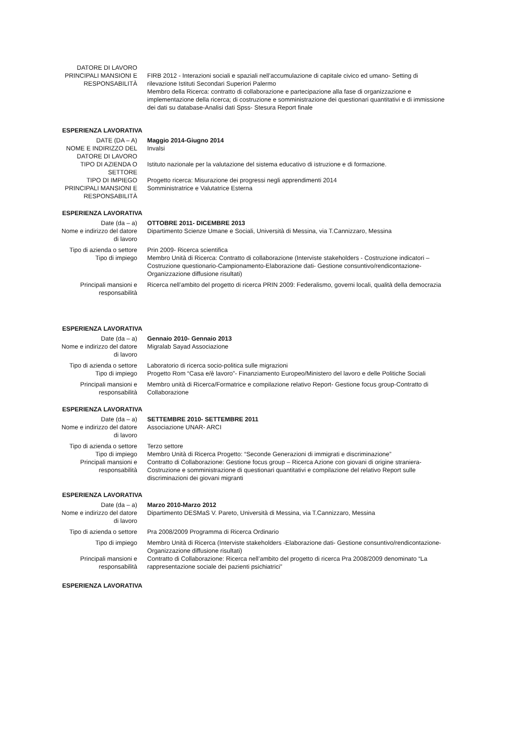DATORE DI LAVORO
PRINCIPALI MANSIONI E RESPONSABILITÀ
FIRB 2012 - Interazioni sociali e spaziali nell’accumulazione di capitale civico ed umano- Setting di rilevazione Istituti Secondari Superiori Palermo
Membro della Ricerca: contratto di collaborazione e partecipazione alla fase di organizzazione e implementazione della ricerca; di costruzione e somministrazione dei questionari quantitativi e di immissione dei dati su database-Analisi dati Spss- Stesura Report finale
ESPERIENZA LAVORATIVA
DATE (DA – A) Maggio 2014-Giugno 2014
NOME E INDIRIZZO DEL DATORE DI LAVORO
Invalsi
TIPO DI AZIENDA O SETTORE
Istituto nazionale per la valutazione del sistema educativo di istruzione e di formazione.
TIPO DI IMPIEGO Progetto ricerca: Misurazione dei progressi negli apprendimenti 2014
PRINCIPALI MANSIONI E RESPONSABILITÀ
Somministratrice e Valutatrice Esterna
ESPERIENZA LAVORATIVA
Date (da – a) OTTOBRE 2011- DICEMBRE 2013
Nome e indirizzo del datore di lavoro
Dipartimento Scienze Umane e Sociali, Università di Messina, via T.Cannizzaro, Messina
Tipo di azienda o settore
Prin 2009- Ricerca scientifica
Tipo di impiego Membro Unità di Ricerca: Contratto di collaborazione (Interviste stakeholders - Costruzione indicatori – Costruzione questionario-Campionamento-Elaborazione dati- Gestione consuntivo/rendicontazione- Organizzazione diffusione risultati)
Principali mansioni e responsabilità
Ricerca nell’ambito del progetto di ricerca PRIN 2009: Federalismo, governi locali, qualità della democrazia
ESPERIENZA LAVORATIVA
Date (da – a) Gennaio 2010- Gennaio 2013
Nome e indirizzo del datore di lavoro
Migralab Sayad Associazione
Tipo di azienda o settore
Laboratorio di ricerca socio-politica sulle migrazioni
Tipo di impiego Progetto Rom “Casa e/è lavoro”- Finanziamento Europeo/Ministero del lavoro e delle Politiche Sociali
Principali mansioni e responsabilità
Membro unità di Ricerca/Formatrice e compilazione relativo Report- Gestione focus group-Contratto di Collaborazione
ESPERIENZA LAVORATIVA
Date (da – a) SETTEMBRE 2010- SETTEMBRE 2011
Nome e indirizzo del datore di lavoro
Associazione UNAR- ARCI
Tipo di azienda o settore
Terzo settore
Tipo di impiego Membro Unità di Ricerca Progetto: “Seconde Generazioni di immigrati e discriminazione”
Principali mansioni e responsabilità
Contratto di Collaborazione: Gestione focus group – Ricerca Azione con giovani di origine straniera-Costruzione e somministrazione di questionari quantitativi e compilazione del relativo Report sulle discriminazioni dei giovani migranti
ESPERIENZA LAVORATIVA
Date (da – a) Marzo 2010-Marzo 2012
Nome e indirizzo del datore di lavoro
Dipartimento DESMaS V. Pareto, Università di Messina, via T.Cannizzaro, Messina
Tipo di azienda o settore
Pra 2008/2009 Programma di Ricerca Ordinario
Tipo di impiego Membro Unità di Ricerca (Interviste stakeholders -Elaborazione dati- Gestione consuntivo/rendicontazione- Organizzazione diffusione risultati)
Principali mansioni e responsabilità
Contratto di Collaborazione: Ricerca nell’ambito del progetto di ricerca Pra 2008/2009 denominato “La rappresentazione sociale dei pazienti psichiatrici”
ESPERIENZA LAVORATIVA